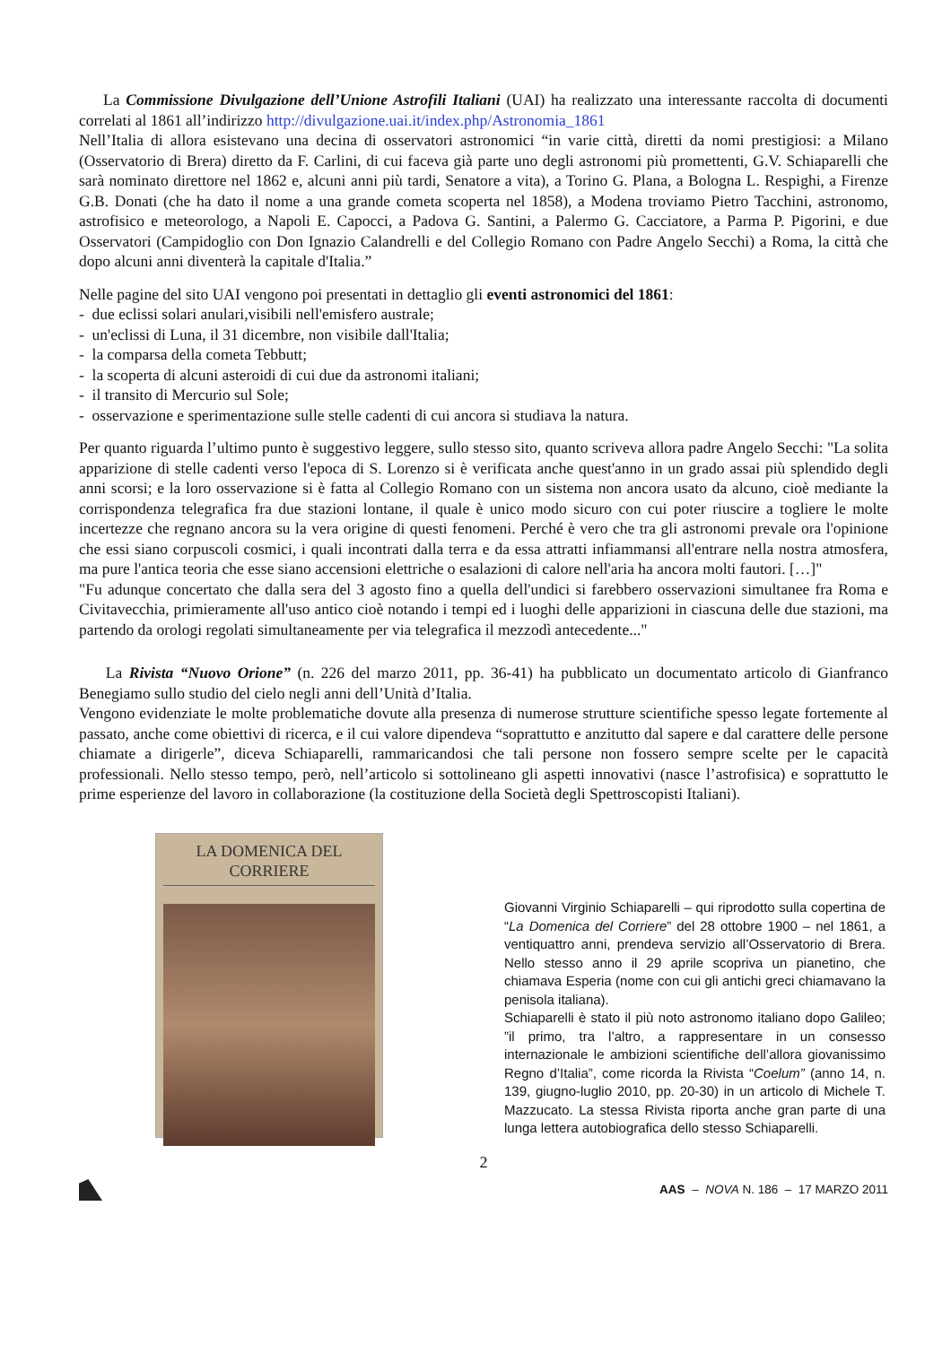La Commissione Divulgazione dell’Unione Astrofili Italiani (UAI) ha realizzato una interessante raccolta di documenti correlati al 1861 all’indirizzo http://divulgazione.uai.it/index.php/Astronomia_1861
Nell’Italia di allora esistevano una decina di osservatori astronomici “in varie città, diretti da nomi prestigiosi: a Milano (Osservatorio di Brera) diretto da F. Carlini, di cui faceva già parte uno degli astronomi più promettenti, G.V. Schiaparelli che sarà nominato direttore nel 1862 e, alcuni anni più tardi, Senatore a vita), a Torino G. Plana, a Bologna L. Respighi, a Firenze G.B. Donati (che ha dato il nome a una grande cometa scoperta nel 1858), a Modena troviamo Pietro Tacchini, astronomo, astrofisico e meteorologo, a Napoli E. Capocci, a Padova G. Santini, a Palermo G. Cacciatore, a Parma P. Pigorini, e due Osservatori (Campidoglio con Don Ignazio Calandrelli e del Collegio Romano con Padre Angelo Secchi) a Roma, la città che dopo alcuni anni diventerà la capitale d'Italia.”
Nelle pagine del sito UAI vengono poi presentati in dettaglio gli eventi astronomici del 1861:
- due eclissi solari anulari,visibili nell'emisfero australe;
- un'eclissi di Luna, il 31 dicembre, non visibile dall'Italia;
- la comparsa della cometa Tebbutt;
- la scoperta di alcuni asteroidi di cui due da astronomi italiani;
- il transito di Mercurio sul Sole;
- osservazione e sperimentazione sulle stelle cadenti di cui ancora si studiava la natura.
Per quanto riguarda l’ultimo punto è suggestivo leggere, sullo stesso sito, quanto scriveva allora padre Angelo Secchi: "La solita apparizione di stelle cadenti verso l'epoca di S. Lorenzo si è verificata anche quest'anno in un grado assai più splendido degli anni scorsi; e la loro osservazione si è fatta al Collegio Romano con un sistema non ancora usato da alcuno, cioè mediante la corrispondenza telegrafica fra due stazioni lontane, il quale è unico modo sicuro con cui poter riuscire a togliere le molte incertezze che regnano ancora su la vera origine di questi fenomeni. Perché è vero che tra gli astronomi prevale ora l'opinione che essi siano corpuscoli cosmici, i quali incontrati dalla terra e da essa attratti infiammansi all'entrare nella nostra atmosfera, ma pure l'antica teoria che esse siano accensioni elettriche o esalazioni di calore nell'aria ha ancora molti fautori. […]"
"Fu adunque concertato che dalla sera del 3 agosto fino a quella dell'undici si farebbero osservazioni simultanee fra Roma e Civitavecchia, primieramente all'uso antico cioè notando i tempi ed i luoghi delle apparizioni in ciascuna delle due stazioni, ma partendo da orologi regolati simultaneamente per via telegrafica il mezzodì antecedente..."
La Rivista “Nuovo Orione” (n. 226 del marzo 2011, pp. 36-41) ha pubblicato un documentato articolo di Gianfranco Benegiamo sullo studio del cielo negli anni dell’Unità d’Italia.
Vengono evidenziate le molte problematiche dovute alla presenza di numerose strutture scientifiche spesso legate fortemente al passato, anche come obiettivi di ricerca, e il cui valore dipendeva “soprattutto e anzitutto dal sapere e dal carattere delle persone chiamate a dirigerle”, diceva Schiaparelli, rammaricandosi che tali persone non fossero sempre scelte per le capacità professionali. Nello stesso tempo, però, nell’articolo si sottolineano gli aspetti innovativi (nasce l’astrofisica) e soprattutto le prime esperienze del lavoro in collaborazione (la costituzione della Società degli Spettroscopisti Italiani).
LA DOMENICA DEL CORRIERE
Giovanni Virginio Schiaparelli – qui riprodotto sulla copertina de “La Domenica del Corriere” del 28 ottobre 1900 – nel 1861, a ventiquattro anni, prendeva servizio all’Osservatorio di Brera. Nello stesso anno il 29 aprile scopriva un pianetino, che chiamava Esperia (nome con cui gli antichi greci chiamavano la penisola italiana).
Schiaparelli è stato il più noto astronomo italiano dopo Galileo; ”il primo, tra l’altro, a rappresentare in un consesso internazionale le ambizioni scientifiche dell’allora giovanissimo Regno d’Italia”, come ricorda la Rivista “Coelum” (anno 14, n. 139, giugno-luglio 2010, pp. 20-30) in un articolo di Michele T. Mazzucato. La stessa Rivista riporta anche gran parte di una lunga lettera autobiografica dello stesso Schiaparelli.
2
AAS – NOVA N. 186 – 17 MARZO 2011